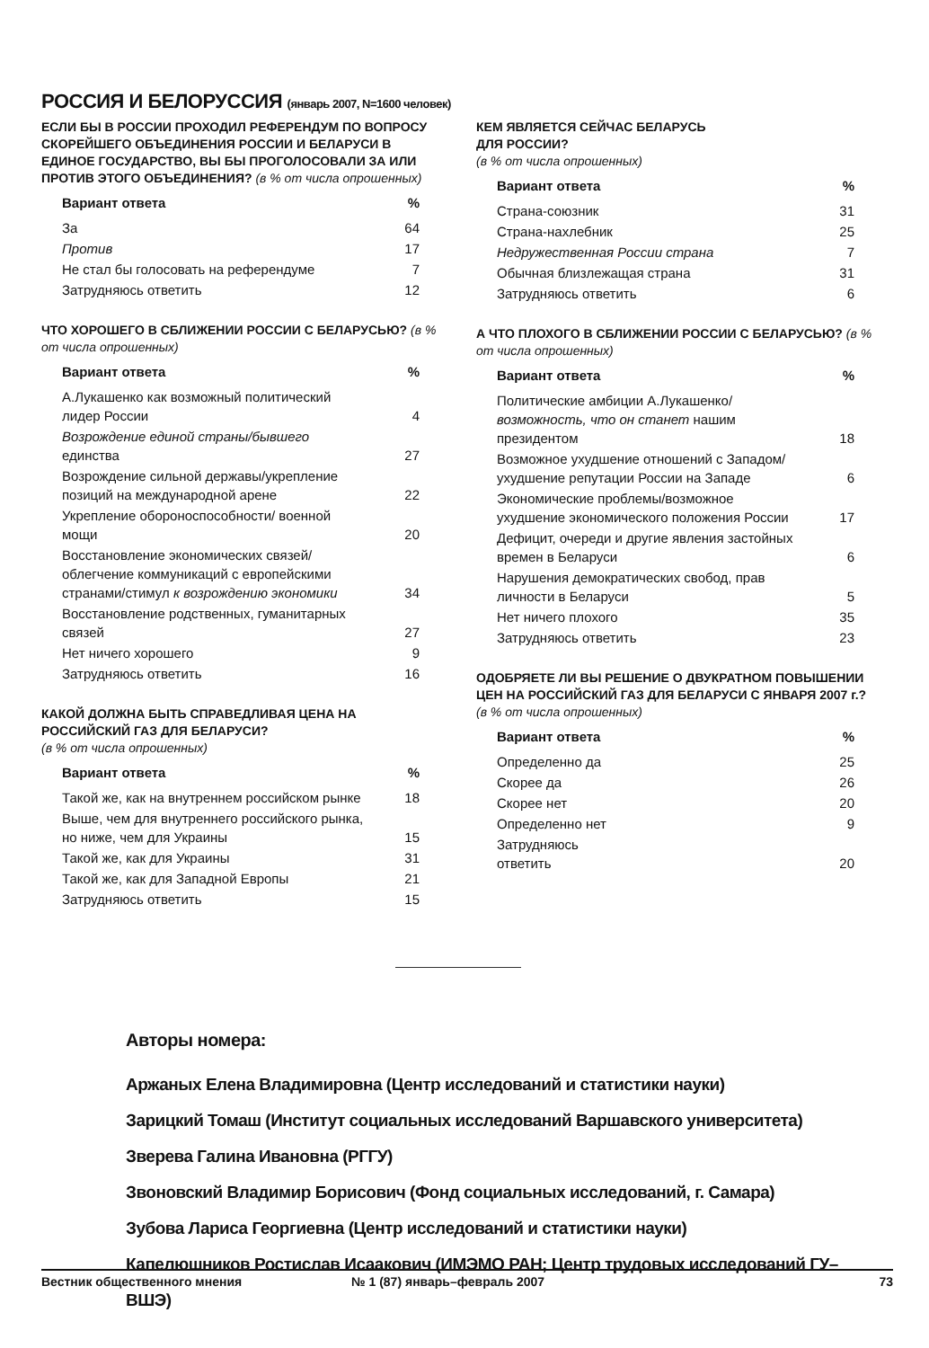РОССИЯ И БЕЛОРУССИЯ (январь 2007, N=1600 человек)
ЕСЛИ БЫ В РОССИИ ПРОХОДИЛ РЕФЕРЕНДУМ ПО ВОПРОСУ СКОРЕЙШЕГО ОБЪЕДИНЕНИЯ РОССИИ И БЕЛАРУСИ В ЕДИНОЕ ГОСУДАРСТВО, ВЫ БЫ ПРОГОЛОСОВАЛИ ЗА ИЛИ ПРОТИВ ЭТОГО ОБЪЕДИНЕНИЯ? (в % от числа опрошенных)
| Вариант ответа | % |
| --- | --- |
| За | 64 |
| Против | 17 |
| Не стал бы голосовать на референдуме | 7 |
| Затрудняюсь ответить | 12 |
ЧТО ХОРОШЕГО В СБЛИЖЕНИИ РОССИИ С БЕЛАРУСЬЮ? (в % от числа опрошенных)
| Вариант ответа | % |
| --- | --- |
| А.Лукашенко как возможный политический лидер России | 4 |
| Возрождение единой страны/бывшего единства | 27 |
| Возрождение сильной державы/укрепление позиций на международной арене | 22 |
| Укрепление обороноспособности/ военной мощи | 20 |
| Восстановление экономических связей/облегчение коммуникаций с европейскими странами/стимул к возрождению экономики | 34 |
| Восстановление родственных, гуманитарных связей | 27 |
| Нет ничего хорошего | 9 |
| Затрудняюсь ответить | 16 |
КАКОЙ ДОЛЖНА БЫТЬ СПРАВЕДЛИВАЯ ЦЕНА НА РОССИЙСКИЙ ГАЗ ДЛЯ БЕЛАРУСИ?
(в % от числа опрошенных)
| Вариант ответа | % |
| --- | --- |
| Такой же, как на внутреннем российском рынке | 18 |
| Выше, чем для внутреннего российского рынка, но ниже, чем для Украины | 15 |
| Такой же, как для Украины | 31 |
| Такой же, как для Западной Европы | 21 |
| Затрудняюсь ответить | 15 |
КЕМ ЯВЛЯЕТСЯ СЕЙЧАС БЕЛАРУСЬ
ДЛЯ РОССИИ?
(в % от числа опрошенных)
| Вариант ответа | % |
| --- | --- |
| Страна-союзник | 31 |
| Страна-нахлебник | 25 |
| Недружественная России страна | 7 |
| Обычная близлежащая страна | 31 |
| Затрудняюсь ответить | 6 |
А ЧТО ПЛОХОГО В СБЛИЖЕНИИ РОССИИ С БЕЛАРУСЬЮ? (в % от числа опрошенных)
| Вариант ответа | % |
| --- | --- |
| Политические амбиции А.Лукашенко/ возможность, что он станет нашим президентом | 18 |
| Возможное ухудшение отношений с Западом/ухудшение репутации России на Западе | 6 |
| Экономические проблемы/возможное ухудшение экономического положения России | 17 |
| Дефицит, очереди и другие явления застойных времен в Беларуси | 6 |
| Нарушения демократических свобод, прав личности в Беларуси | 5 |
| Нет ничего плохого | 35 |
| Затрудняюсь ответить | 23 |
ОДОБРЯЕТЕ ЛИ ВЫ РЕШЕНИЕ О ДВУКРАТНОМ ПОВЫШЕНИИ ЦЕН НА РОССИЙСКИЙ ГАЗ ДЛЯ БЕЛАРУСИ С ЯНВАРЯ 2007 г.?
(в % от числа опрошенных)
| Вариант ответа | % |
| --- | --- |
| Определенно да | 25 |
| Скорее да | 26 |
| Скорее нет | 20 |
| Определенно нет | 9 |
| Затрудняюсь ответить | 20 |
Авторы номера:
Аржаных Елена Владимировна (Центр исследований и статистики науки)
Зарицкий Томаш (Институт социальных исследований Варшавского университета)
Зверева Галина Ивановна (РГГУ)
Звоновский Владимир Борисович (Фонд социальных исследований, г. Самара)
Зубова Лариса Георгиевна (Центр исследований и статистики науки)
Капелюшников Ростислав Исаакович (ИМЭМО РАН; Центр трудовых исследований ГУ–ВШЭ)
Вестник общественного мнения № 1 (87) январь–февраль 2007 73